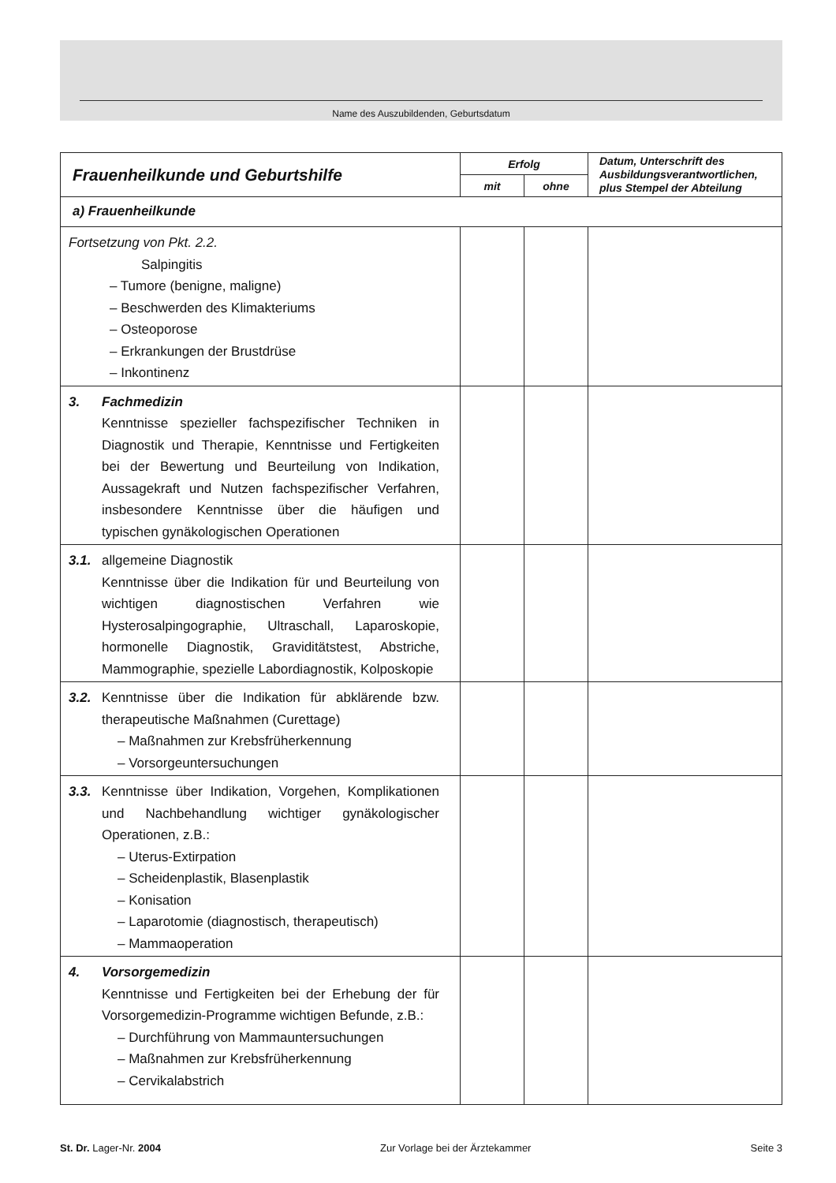Name des Auszubildenden, Geburtsdatum
| Frauenheilkunde und Geburtshilfe | Erfolg | | Datum, Unterschrift des Ausbildungsverantwortlichen, plus Stempel der Abteilung |
| --- | --- | --- | --- |
| | mit | ohne | |
| a) Frauenheilkunde | | | |
| Fortsetzung von Pkt. 2.2. Salpingitis – Tumore (benigne, maligne) – Beschwerden des Klimakteriums – Osteoporose – Erkrankungen der Brustdrüse – Inkontinenz | | | |
| 3. Fachmedizin Kenntnisse spezieller fachspezifischer Techniken in Diagnostik und Therapie, Kenntnisse und Fertigkeiten bei der Bewertung und Beurteilung von Indikation, Aussagekraft und Nutzen fach­spezifischer Verfahren, insbesondere Kenntnisse über die häufigen und typischen gynäkologi­schen Operationen | | | |
| 3.1. allgemeine Diagnostik Kenntnisse über die Indikation für und Beurtei­lung von wichtigen diagnostischen Verfahren wie Hysterosalpingographie, Ultraschall, Laparo­skopie, hormonelle Diagnostik, Graviditätstest, Abstriche, Mammographie, spezielle Labordia­gnostik, Kolposkopie | | | |
| 3.2. Kenntnisse über die Indikation für abklärende bzw. therapeutische Maßnahmen (Curettage) – Maßnahmen zur Krebsfrüherkennung – Vorsorgeuntersuchungen | | | |
| 3.3. Kenntnisse über Indikation, Vorgehen, Komplika­tionen und Nachbehandlung wichtiger gynäko­logischer Operationen, z.B.: – Uterus-Extirpation – Scheidenplastik, Blasenplastik – Konisation – Laparotomie (diagnostisch, therapeutisch) – Mammaoperation | | | |
| 4. Vorsorgemedizin Kenntnisse und Fertigkeiten bei der Erhebung der für Vorsorgemedizin-Programme wichtigen Befunde, z.B.: – Durchführung von Mammauntersuchungen – Maßnahmen zur Krebsfrüherkennung – Cervikalabstrich | | | |
St. Dr. Lager-Nr. 2004 Zur Vorlage bei der Ärztekammer Seite 3